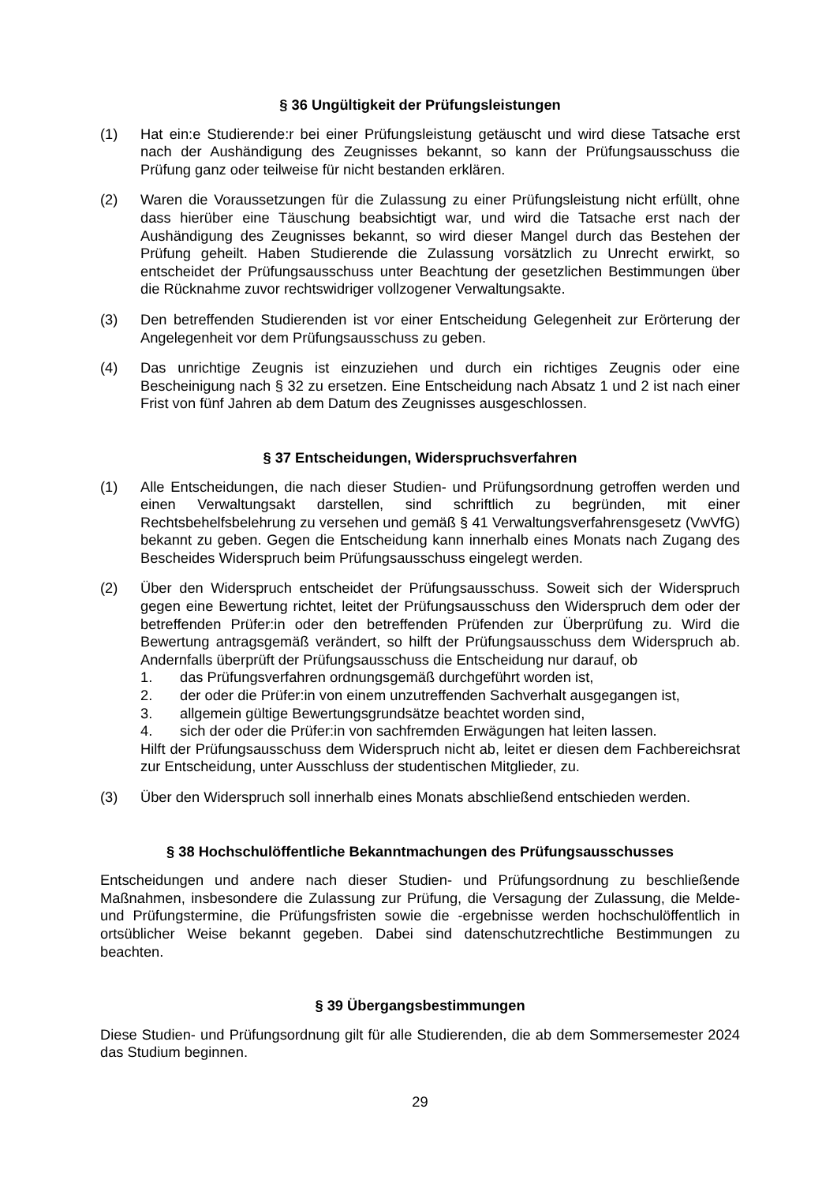§ 36 Ungültigkeit der Prüfungsleistungen
(1) Hat ein:e Studierende:r bei einer Prüfungsleistung getäuscht und wird diese Tatsache erst nach der Aushändigung des Zeugnisses bekannt, so kann der Prüfungsausschuss die Prüfung ganz oder teilweise für nicht bestanden erklären.
(2) Waren die Voraussetzungen für die Zulassung zu einer Prüfungsleistung nicht erfüllt, ohne dass hierüber eine Täuschung beabsichtigt war, und wird die Tatsache erst nach der Aushändigung des Zeugnisses bekannt, so wird dieser Mangel durch das Bestehen der Prüfung geheilt. Haben Studierende die Zulassung vorsätzlich zu Unrecht erwirkt, so entscheidet der Prüfungsausschuss unter Beachtung der gesetzlichen Bestimmungen über die Rücknahme zuvor rechtswidriger vollzogener Verwaltungsakte.
(3) Den betreffenden Studierenden ist vor einer Entscheidung Gelegenheit zur Erörterung der Angelegenheit vor dem Prüfungsausschuss zu geben.
(4) Das unrichtige Zeugnis ist einzuziehen und durch ein richtiges Zeugnis oder eine Bescheinigung nach § 32 zu ersetzen. Eine Entscheidung nach Absatz 1 und 2 ist nach einer Frist von fünf Jahren ab dem Datum des Zeugnisses ausgeschlossen.
§ 37 Entscheidungen, Widerspruchsverfahren
(1) Alle Entscheidungen, die nach dieser Studien- und Prüfungsordnung getroffen werden und einen Verwaltungsakt darstellen, sind schriftlich zu begründen, mit einer Rechtsbehelfsbelehrung zu versehen und gemäß § 41 Verwaltungsverfahrensgesetz (VwVfG) bekannt zu geben. Gegen die Entscheidung kann innerhalb eines Monats nach Zugang des Bescheides Widerspruch beim Prüfungsausschuss eingelegt werden.
(2) Über den Widerspruch entscheidet der Prüfungsausschuss. Soweit sich der Widerspruch gegen eine Bewertung richtet, leitet der Prüfungsausschuss den Widerspruch dem oder der betreffenden Prüfer:in oder den betreffenden Prüfenden zur Überprüfung zu. Wird die Bewertung antragsgemäß verändert, so hilft der Prüfungsausschuss dem Widerspruch ab. Andernfalls überprüft der Prüfungsausschuss die Entscheidung nur darauf, ob
1. das Prüfungsverfahren ordnungsgemäß durchgeführt worden ist,
2. der oder die Prüfer:in von einem unzutreffenden Sachverhalt ausgegangen ist,
3. allgemein gültige Bewertungsgrundsätze beachtet worden sind,
4. sich der oder die Prüfer:in von sachfremden Erwägungen hat leiten lassen.
Hilft der Prüfungsausschuss dem Widerspruch nicht ab, leitet er diesen dem Fachbereichsrat zur Entscheidung, unter Ausschluss der studentischen Mitglieder, zu.
(3) Über den Widerspruch soll innerhalb eines Monats abschließend entschieden werden.
§ 38 Hochschulöffentliche Bekanntmachungen des Prüfungsausschusses
Entscheidungen und andere nach dieser Studien- und Prüfungsordnung zu beschließende Maßnahmen, insbesondere die Zulassung zur Prüfung, die Versagung der Zulassung, die Melde- und Prüfungstermine, die Prüfungsfristen sowie die -ergebnisse werden hochschulöffentlich in ortsüblicher Weise bekannt gegeben. Dabei sind datenschutzrechtliche Bestimmungen zu beachten.
§ 39 Übergangsbestimmungen
Diese Studien- und Prüfungsordnung gilt für alle Studierenden, die ab dem Sommersemester 2024 das Studium beginnen.
29